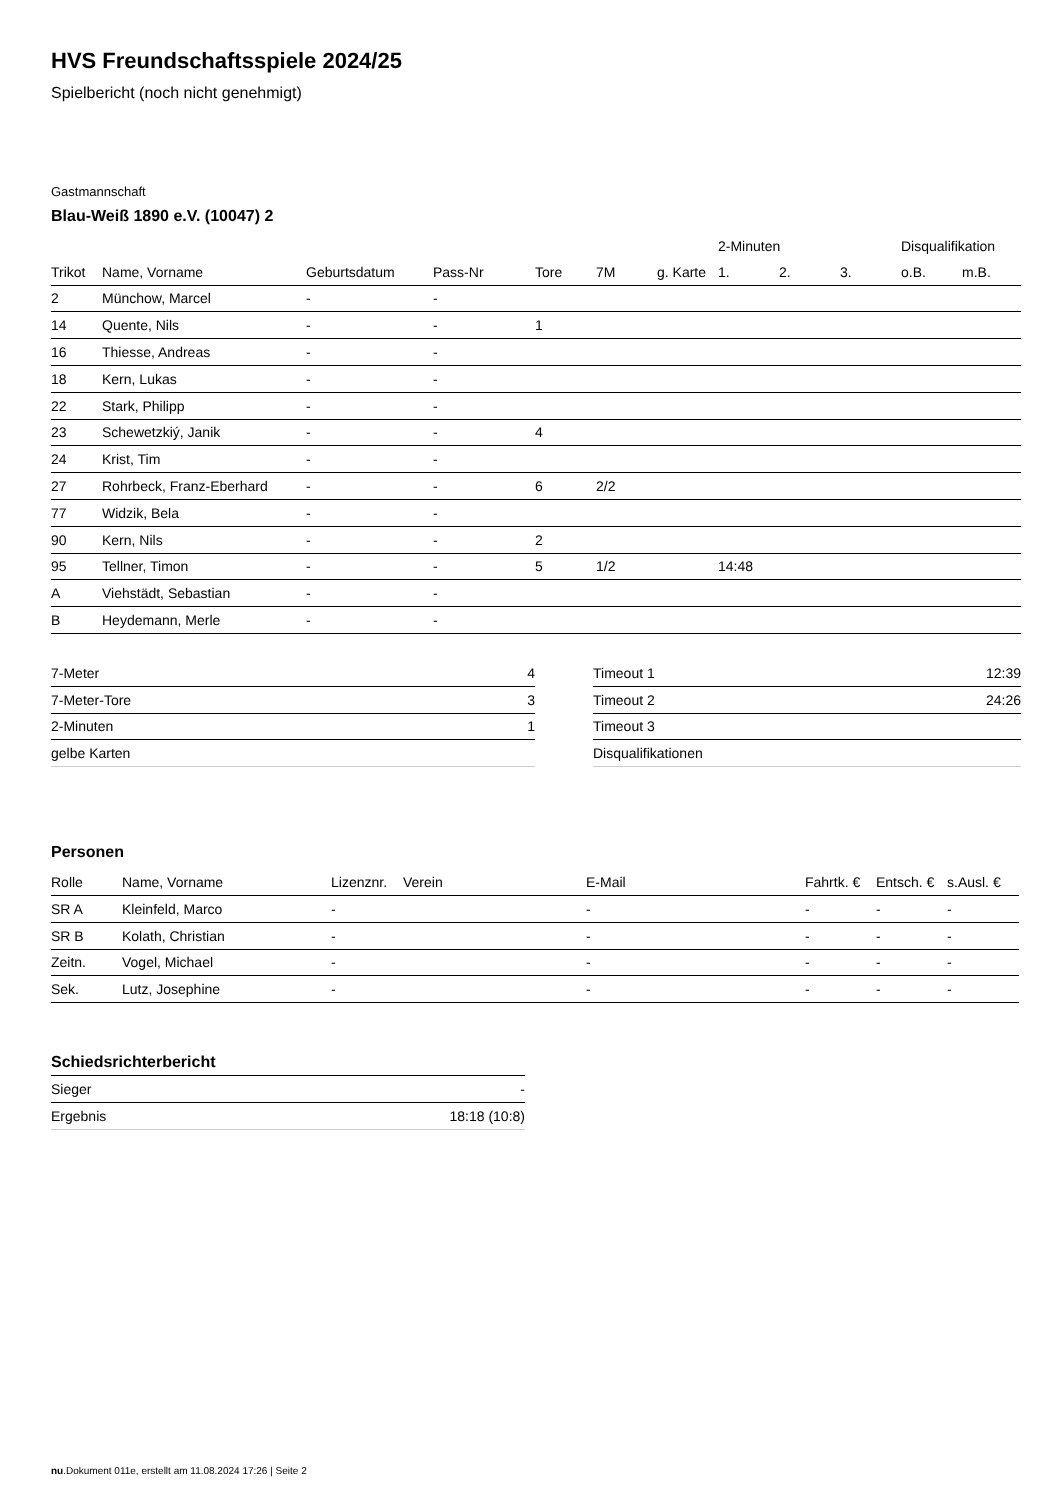HVS Freundschaftsspiele 2024/25
Spielbericht (noch nicht genehmigt)
Gastmannschaft
Blau-Weiß 1890 e.V. (10047) 2
| | | | | | | | 2-Minuten | | | Disqualifikation | |
| --- | --- | --- | --- | --- | --- | --- | --- | --- | --- | --- | --- |
| Trikot | Name, Vorname | Geburtsdatum | Pass-Nr | Tore | 7M | g. Karte | 1. | 2. | 3. | o.B. | m.B. |
| 2 | Münchow, Marcel | - | - | | | | | | | | |
| 14 | Quente, Nils | - | - | 1 | | | | | | | |
| 16 | Thiesse, Andreas | - | - | | | | | | | | |
| 18 | Kern, Lukas | - | - | | | | | | | | |
| 22 | Stark, Philipp | - | - | | | | | | | | |
| 23 | Schewetzkiý, Janik | - | - | 4 | | | | | | | |
| 24 | Krist, Tim | - | - | | | | | | | | |
| 27 | Rohrbeck, Franz-Eberhard | - | - | 6 | 2/2 | | | | | | |
| 77 | Widzik, Bela | - | - | | | | | | | | |
| 90 | Kern, Nils | - | - | 2 | | | | | | | |
| 95 | Tellner, Timon | - | - | 5 | 1/2 | | 14:48 | | | | |
| A | Viehstädt, Sebastian | - | - | | | | | | | | |
| B | Heydemann, Merle | - | - | | | | | | | | |
| 7-Meter | 4 |
| 7-Meter-Tore | 3 |
| 2-Minuten | 1 |
| gelbe Karten | |
| Timeout 1 | 12:39 |
| Timeout 2 | 24:26 |
| Timeout 3 | |
| Disqualifikationen | |
Personen
| Rolle | Name, Vorname | Lizenznr. | Verein | E-Mail | Fahrtk. € | Entsch. € | s.Ausl. € |
| --- | --- | --- | --- | --- | --- | --- | --- |
| SR A | Kleinfeld, Marco | - | | - | - | - | - |
| SR B | Kolath, Christian | - | | - | - | - | - |
| Zeitn. | Vogel, Michael | - | | - | - | - | - |
| Sek. | Lutz, Josephine | - | | - | - | - | - |
Schiedsrichterbericht
| Sieger | - |
| Ergebnis | 18:18 (10:8) |
nu.Dokument 011e, erstellt am 11.08.2024 17:26 | Seite 2